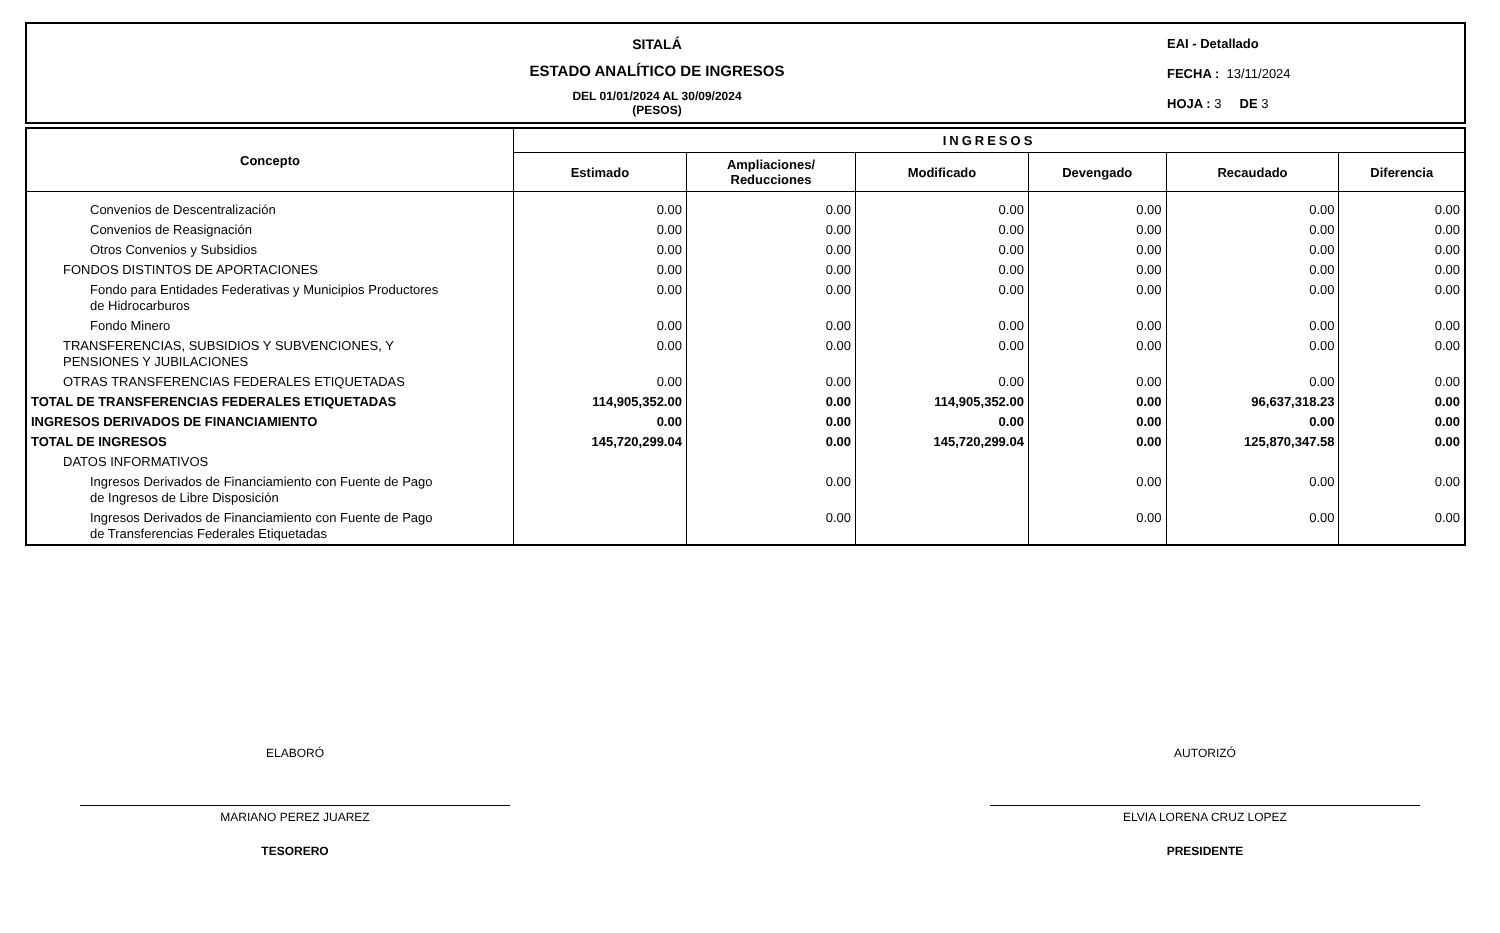SITALÁ
ESTADO ANALÍTICO DE INGRESOS
DEL 01/01/2024 AL 30/09/2024
(PESOS)
EAI - Detallado
FECHA : 13/11/2024
HOJA : 3 DE 3
| Concepto | INGRESOS | | | | | |
| --- | --- | --- | --- | --- | --- | --- |
| | Estimado | Ampliaciones/ Reducciones | Modificado | Devengado | Recaudado | Diferencia |
| Convenios de Descentralización | 0.00 | 0.00 | 0.00 | 0.00 | 0.00 | 0.00 |
| Convenios de Reasignación | 0.00 | 0.00 | 0.00 | 0.00 | 0.00 | 0.00 |
| Otros Convenios y Subsidios | 0.00 | 0.00 | 0.00 | 0.00 | 0.00 | 0.00 |
| FONDOS DISTINTOS DE APORTACIONES | 0.00 | 0.00 | 0.00 | 0.00 | 0.00 | 0.00 |
| Fondo para Entidades Federativas y Municipios Productores de Hidrocarburos | 0.00 | 0.00 | 0.00 | 0.00 | 0.00 | 0.00 |
| Fondo Minero | 0.00 | 0.00 | 0.00 | 0.00 | 0.00 | 0.00 |
| TRANSFERENCIAS, SUBSIDIOS Y SUBVENCIONES, Y PENSIONES Y JUBILACIONES | 0.00 | 0.00 | 0.00 | 0.00 | 0.00 | 0.00 |
| OTRAS TRANSFERENCIAS FEDERALES ETIQUETADAS | 0.00 | 0.00 | 0.00 | 0.00 | 0.00 | 0.00 |
| TOTAL DE TRANSFERENCIAS FEDERALES ETIQUETADAS | 114,905,352.00 | 0.00 | 114,905,352.00 | 0.00 | 96,637,318.23 | 0.00 |
| INGRESOS DERIVADOS DE FINANCIAMIENTO | 0.00 | 0.00 | 0.00 | 0.00 | 0.00 | 0.00 |
| TOTAL DE INGRESOS | 145,720,299.04 | 0.00 | 145,720,299.04 | 0.00 | 125,870,347.58 | 0.00 |
| DATOS INFORMATIVOS | | | | | | |
| Ingresos Derivados de Financiamiento con Fuente de Pago de Ingresos de Libre Disposición | | 0.00 | | 0.00 | 0.00 | 0.00 |
| Ingresos Derivados de Financiamiento con Fuente de Pago de Transferencias Federales Etiquetadas | | 0.00 | | 0.00 | 0.00 | 0.00 |
ELABORÓ
MARIANO PEREZ JUAREZ
TESORERO
AUTORIZÓ
ELVIA LORENA CRUZ LOPEZ
PRESIDENTE